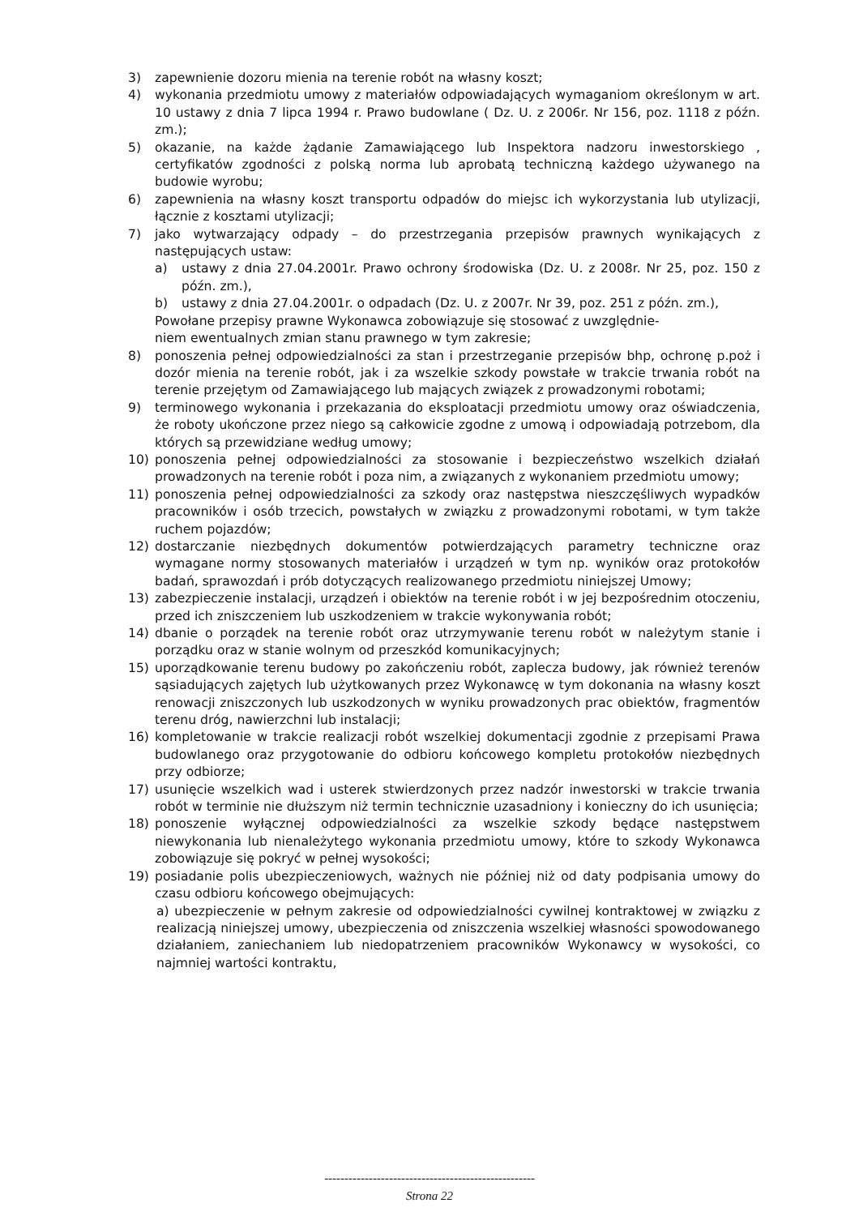3) zapewnienie dozoru mienia na terenie robót na własny koszt;
4) wykonania przedmiotu umowy z materiałów odpowiadających wymaganiom określonym w art. 10 ustawy z dnia 7 lipca 1994 r. Prawo budowlane ( Dz. U. z 2006r. Nr 156, poz. 1118 z późn. zm.);
5) okazanie, na każde żądanie Zamawiającego lub Inspektora nadzoru inwestorskiego , certyfikatów zgodności z polską norma lub aprobatą techniczną każdego używanego na budowie wyrobu;
6) zapewnienia na własny koszt transportu odpadów do miejsc ich wykorzystania lub utylizacji, łącznie z kosztami utylizacji;
7) jako wytwarzający odpady – do przestrzegania przepisów prawnych wynikających z następujących ustaw:
a) ustawy z dnia 27.04.2001r. Prawo ochrony środowiska (Dz. U. z 2008r. Nr 25, poz. 150 z późn. zm.),
b) ustawy z dnia 27.04.2001r. o odpadach (Dz. U. z 2007r. Nr 39, poz. 251 z późn. zm.),
Powołane przepisy prawne Wykonawca zobowiązuje się stosować z uwzględnie-
niem ewentualnych zmian stanu prawnego w tym zakresie;
8) ponoszenia pełnej odpowiedzialności za stan i przestrzeganie przepisów bhp, ochronę p.poż i dozór mienia na terenie robót, jak i za wszelkie szkody powstałe w trakcie trwania robót na terenie przejętym od Zamawiającego lub mających związek z prowadzonymi robotami;
9) terminowego wykonania i przekazania do eksploatacji przedmiotu umowy oraz oświadczenia, że roboty ukończone przez niego są całkowicie zgodne z umową i odpowiadają potrzebom, dla których są przewidziane według umowy;
10) ponoszenia pełnej odpowiedzialności za stosowanie i bezpieczeństwo wszelkich działań prowadzonych na terenie robót i poza nim, a związanych z wykonaniem przedmiotu umowy;
11) ponoszenia pełnej odpowiedzialności za szkody oraz następstwa nieszczęśliwych wypadków pracowników i osób trzecich, powstałych w związku z prowadzonymi robotami, w tym także ruchem pojazdów;
12) dostarczanie niezbędnych dokumentów potwierdzających parametry techniczne oraz wymagane normy stosowanych materiałów i urządzeń w tym np. wyników oraz protokołów badań, sprawozdań i prób dotyczących realizowanego przedmiotu niniejszej Umowy;
13) zabezpieczenie instalacji, urządzeń i obiektów na terenie robót i w jej bezpośrednim otoczeniu, przed ich zniszczeniem lub uszkodzeniem w trakcie wykonywania robót;
14) dbanie o porządek na terenie robót oraz utrzymywanie terenu robót w należytym stanie i porządku oraz w stanie wolnym od przeszkód komunikacyjnych;
15) uporządkowanie terenu budowy po zakończeniu robót, zaplecza budowy, jak również terenów sąsiadujących zajętych lub użytkowanych przez Wykonawcę w tym dokonania na własny koszt renowacji zniszczonych lub uszkodzonych w wyniku prowadzonych prac obiektów, fragmentów terenu dróg, nawierzchni lub instalacji;
16) kompletowanie w trakcie realizacji robót wszelkiej dokumentacji zgodnie z przepisami Prawa budowlanego oraz przygotowanie do odbioru końcowego kompletu protokołów niezbędnych przy odbiorze;
17) usunięcie wszelkich wad i usterek stwierdzonych przez nadzór inwestorski w trakcie trwania robót w terminie nie dłuższym niż termin technicznie uzasadniony i konieczny do ich usunięcia;
18) ponoszenie wyłącznej odpowiedzialności za wszelkie szkody będące następstwem niewykonania lub nienależytego wykonania przedmiotu umowy, które to szkody Wykonawca zobowiązuje się pokryć w pełnej wysokości;
19) posiadanie polis ubezpieczeniowych, ważnych nie później niż od daty podpisania umowy do czasu odbioru końcowego obejmujących:
a) ubezpieczenie w pełnym zakresie od odpowiedzialności cywilnej kontraktowej w związku z realizacją niniejszej umowy, ubezpieczenia od zniszczenia wszelkiej własności spowodowanego działaniem, zaniechaniem lub niedopatrzeniem pracowników Wykonawcy w wysokości, co najmniej wartości kontraktu,
----------------------------------------------------
Strona 22